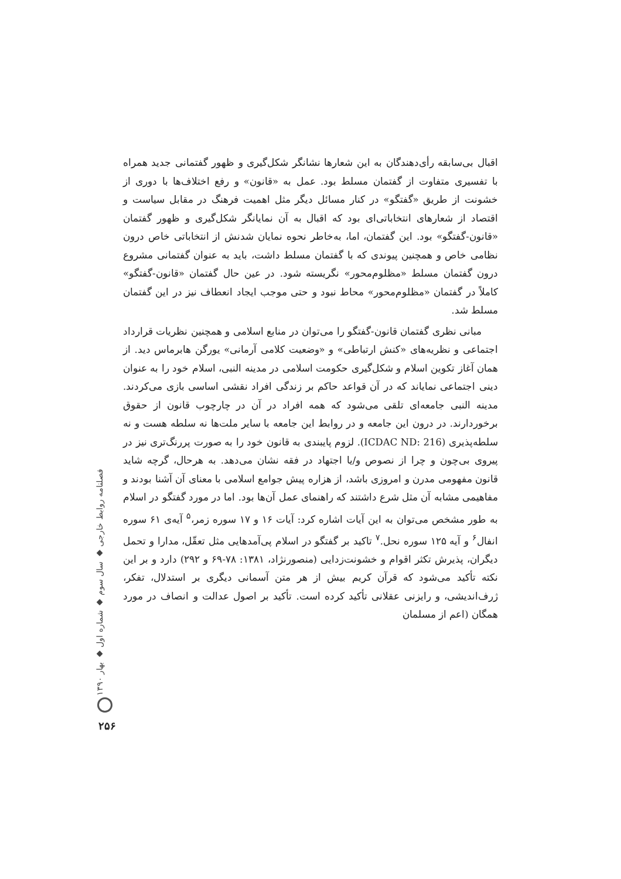اقبال بی‌سابقه رأی‌دهندگان به این شعارها نشانگر شکل‌گیری و ظهور گفتمانی جدید همراه با تفسیری متفاوت از گفتمان مسلط بود. عمل به «قانون» و رفع اختلاف‌ها با دوری از خشونت از طریق «گفتگو» در کنار مسائل دیگر مثل اهمیت فرهنگ در مقابل سیاست و اقتصاد از شعارهای انتخاباتی‌ای بود که اقبال به آن نمایانگر شکل‌گیری و ظهور گفتمان «قانون-گفتگو» بود. این گفتمان، اما، به‌خاطر نحوه نمایان شدنش از انتخاباتی خاص درون نظامی خاص و همچنین پیوندی که با گفتمان مسلط داشت، باید به عنوان گفتمانی مشروع درون گفتمان مسلط «مظلوم‌محور» نگریسته شود. در عین حال گفتمان «قانون-گفتگو» کاملاً در گفتمان «مظلوم‌محور» محاط نبود و حتی موجب ایجاد انعطاف نیز در این گفتمان مسلط شد.
مبانی نظری گفتمان قانون-گفتگو را می‌توان در منابع اسلامی و همچنین نظریات قرارداد اجتماعی و نظریه‌های «کنش ارتباطی» و «وضعیت کلامی آرمانی» یورگن هابرماس دید. از همان آغاز تکوین اسلام و شکل‌گیری حکومت اسلامی در مدینه النبی، اسلام خود را به عنوان دینی اجتماعی نمایاند که در آن قواعد حاکم بر زندگی افراد نقشی اساسی بازی می‌کردند. مدینه النبی جامعه‌ای تلقی می‌شود که همه افراد در آن در چارچوب قانون از حقوق برخوردارند. در درون این جامعه و در روابط این جامعه با سایر ملت‌ها نه سلطه هست و نه سلطه‌پذیری (ICDAC ND: 216). لزوم پایبندی به قانون خود را به صورت پررنگ‌تری نیز در پیروی بی‌چون و چرا از نصوص و/یا اجتهاد در فقه نشان می‌دهد. به هرحال، گرچه شاید قانون مفهومی مدرن و امروزی باشد، از هزاره پیش جوامع اسلامی با معنای آن آشنا بودند و مفاهیمی مشابه آن مثل شرع داشتند که راهنمای عمل آن‌ها بود. اما در مورد گفتگو در اسلام به طور مشخص می‌توان به این آیات اشاره کرد: آیات ۱۶ و ۱۷ سوره زمر،<sup>۵</sup> آیه‌ی ۶۱ سوره انفال<sup>۶</sup> و آیه ۱۲۵ سوره نحل.<sup>۷</sup> تاکید بر گفتگو در اسلام پی‌آمدهایی مثل تعقّل، مدارا و تحمل دیگران، پذیرش تکثر اقوام و خشونت‌زدایی (منصورنژاد، ۱۳۸۱: ۷۸-۶۹ و ۲۹۲) دارد و بر این نکته تأکید می‌شود که قرآن کریم بیش از هر متن آسمانی دیگری بر استدلال، تفکر، ژرف‌اندیشی، و رایزنی عقلانی تأکید کرده است. تأکید بر اصول عدالت و انصاف در مورد همگان (اعم از مسلمان
فصلنامه روابط خارجی ◆ سال سوم ◆ شماره اول ◆ بهار ۱۳۹۰
۲۵۶